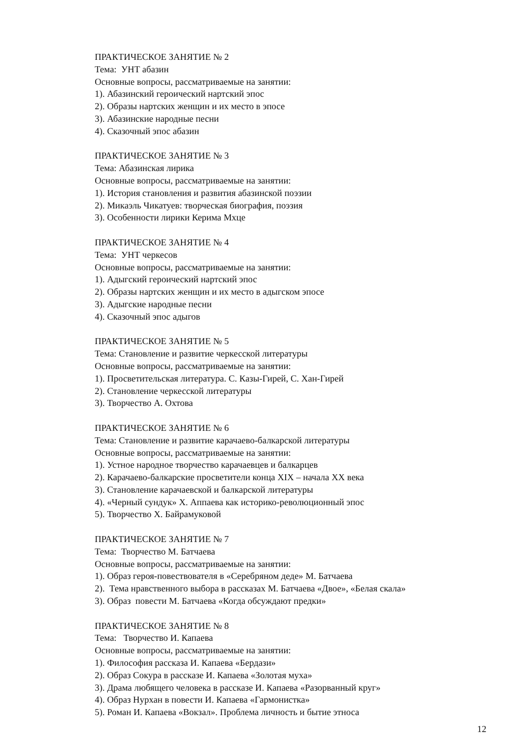ПРАКТИЧЕСКОЕ ЗАНЯТИЕ № 2
Тема: УНТ абазин
Основные вопросы, рассматриваемые на занятии:
1). Абазинский героический нартский эпос
2). Образы нартских женщин и их место в эпосе
3). Абазинские народные песни
4). Сказочный эпос абазин
ПРАКТИЧЕСКОЕ ЗАНЯТИЕ № 3
Тема: Абазинская лирика
Основные вопросы, рассматриваемые на занятии:
1). История становления и развития абазинской поэзии
2). Микаэль Чикатуев: творческая биография, поэзия
3). Особенности лирики Керима Мхце
ПРАКТИЧЕСКОЕ ЗАНЯТИЕ № 4
Тема: УНТ черкесов
Основные вопросы, рассматриваемые на занятии:
1). Адыгский героический нартский эпос
2). Образы нартских женщин и их место в адыгском эпосе
3). Адыгские народные песни
4). Сказочный эпос адыгов
ПРАКТИЧЕСКОЕ ЗАНЯТИЕ № 5
Тема: Становление и развитие черкесской литературы
Основные вопросы, рассматриваемые на занятии:
1). Просветительская литература. С. Казы-Гирей, С. Хан-Гирей
2). Становление черкесской литературы
3). Творчество А. Охтова
ПРАКТИЧЕСКОЕ ЗАНЯТИЕ № 6
Тема: Становление и развитие карачаево-балкарской литературы
Основные вопросы, рассматриваемые на занятии:
1). Устное народное творчество карачаевцев и балкарцев
2). Карачаево-балкарские просветители конца XIX – начала XX века
3). Становление карачаевской и балкарской литературы
4). «Черный сундук» Х. Аппаева как историко-революционный эпос
5). Творчество Х. Байрамуковой
ПРАКТИЧЕСКОЕ ЗАНЯТИЕ № 7
Тема: Творчество М. Батчаева
Основные вопросы, рассматриваемые на занятии:
1). Образ героя-повествователя в «Серебряном деде» М. Батчаева
2). Тема нравственного выбора в рассказах М. Батчаева «Двое», «Белая скала»
3). Образ повести М. Батчаева «Когда обсуждают предки»
ПРАКТИЧЕСКОЕ ЗАНЯТИЕ № 8
Тема: Творчество И. Капаева
Основные вопросы, рассматриваемые на занятии:
1). Философия рассказа И. Капаева «Бердази»
2). Образ Сокура в рассказе И. Капаева «Золотая муха»
3). Драма любящего человека в рассказе И. Капаева «Разорванный круг»
4). Образ Нурхан в повести И. Капаева «Гармонистка»
5). Роман И. Капаева «Вокзал». Проблема личность и бытие этноса
12